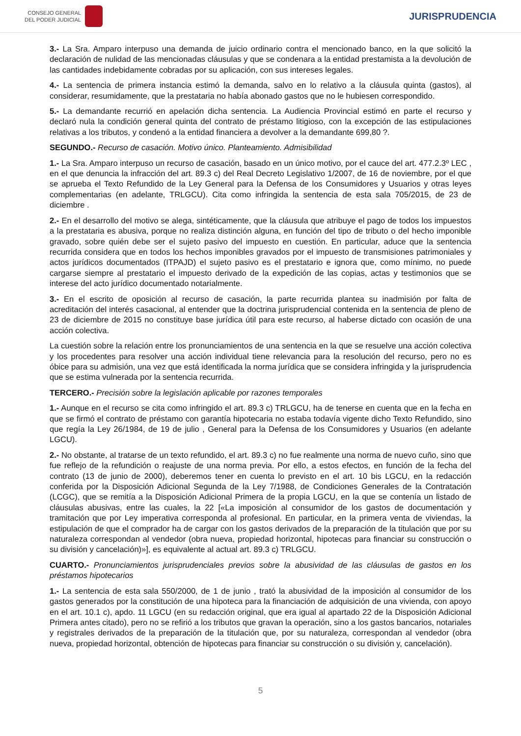CONSEJO GENERAL
DEL PODER JUDICIAL
JURISPRUDENCIA
3.- La Sra. Amparo interpuso una demanda de juicio ordinario contra el mencionado banco, en la que solicitó la declaración de nulidad de las mencionadas cláusulas y que se condenara a la entidad prestamista a la devolución de las cantidades indebidamente cobradas por su aplicación, con sus intereses legales.
4.- La sentencia de primera instancia estimó la demanda, salvo en lo relativo a la cláusula quinta (gastos), al considerar, resumidamente, que la prestataria no había abonado gastos que no le hubiesen correspondido.
5.- La demandante recurrió en apelación dicha sentencia. La Audiencia Provincial estimó en parte el recurso y declaró nula la condición general quinta del contrato de préstamo litigioso, con la excepción de las estipulaciones relativas a los tributos, y condenó a la entidad financiera a devolver a la demandante 699,80 ?.
SEGUNDO.- Recurso de casación. Motivo único. Planteamiento. Admisibilidad
1.- La Sra. Amparo interpuso un recurso de casación, basado en un único motivo, por el cauce del art. 477.2.3º LEC , en el que denuncia la infracción del art. 89.3 c) del Real Decreto Legislativo 1/2007, de 16 de noviembre, por el que se aprueba el Texto Refundido de la Ley General para la Defensa de los Consumidores y Usuarios y otras leyes complementarias (en adelante, TRLGCU). Cita como infringida la sentencia de esta sala 705/2015, de 23 de diciembre .
2.- En el desarrollo del motivo se alega, sintéticamente, que la cláusula que atribuye el pago de todos los impuestos a la prestataria es abusiva, porque no realiza distinción alguna, en función del tipo de tributo o del hecho imponible gravado, sobre quién debe ser el sujeto pasivo del impuesto en cuestión. En particular, aduce que la sentencia recurrida considera que en todos los hechos imponibles gravados por el impuesto de transmisiones patrimoniales y actos jurídicos documentados (ITPAJD) el sujeto pasivo es el prestatario e ignora que, como mínimo, no puede cargarse siempre al prestatario el impuesto derivado de la expedición de las copias, actas y testimonios que se interese del acto jurídico documentado notarialmente.
3.- En el escrito de oposición al recurso de casación, la parte recurrida plantea su inadmisión por falta de acreditación del interés casacional, al entender que la doctrina jurisprudencial contenida en la sentencia de pleno de 23 de diciembre de 2015 no constituye base jurídica útil para este recurso, al haberse dictado con ocasión de una acción colectiva.
La cuestión sobre la relación entre los pronunciamientos de una sentencia en la que se resuelve una acción colectiva y los procedentes para resolver una acción individual tiene relevancia para la resolución del recurso, pero no es óbice para su admisión, una vez que está identificada la norma jurídica que se considera infringida y la jurisprudencia que se estima vulnerada por la sentencia recurrida.
TERCERO.- Precisión sobre la legislación aplicable por razones temporales
1.- Aunque en el recurso se cita como infringido el art. 89.3 c) TRLGCU, ha de tenerse en cuenta que en la fecha en que se firmó el contrato de préstamo con garantía hipotecaria no estaba todavía vigente dicho Texto Refundido, sino que regía la Ley 26/1984, de 19 de julio , General para la Defensa de los Consumidores y Usuarios (en adelante LGCU).
2.- No obstante, al tratarse de un texto refundido, el art. 89.3 c) no fue realmente una norma de nuevo cuño, sino que fue reflejo de la refundición o reajuste de una norma previa. Por ello, a estos efectos, en función de la fecha del contrato (13 de junio de 2000), deberemos tener en cuenta lo previsto en el art. 10 bis LGCU, en la redacción conferida por la Disposición Adicional Segunda de la Ley 7/1988, de Condiciones Generales de la Contratación (LCGC), que se remitía a la Disposición Adicional Primera de la propia LGCU, en la que se contenía un listado de cláusulas abusivas, entre las cuales, la 22 [«La imposición al consumidor de los gastos de documentación y tramitación que por Ley imperativa corresponda al profesional. En particular, en la primera venta de viviendas, la estipulación de que el comprador ha de cargar con los gastos derivados de la preparación de la titulación que por su naturaleza correspondan al vendedor (obra nueva, propiedad horizontal, hipotecas para financiar su construcción o su división y cancelación)»], es equivalente al actual art. 89.3 c) TRLGCU.
CUARTO.- Pronunciamientos jurisprudenciales previos sobre la abusividad de las cláusulas de gastos en los préstamos hipotecarios
1.- La sentencia de esta sala 550/2000, de 1 de junio , trató la abusividad de la imposición al consumidor de los gastos generados por la constitución de una hipoteca para la financiación de adquisición de una vivienda, con apoyo en el art. 10.1 c), apdo. 11 LGCU (en su redacción original, que era igual al apartado 22 de la Disposición Adicional Primera antes citado), pero no se refirió a los tributos que gravan la operación, sino a los gastos bancarios, notariales y registrales derivados de la preparación de la titulación que, por su naturaleza, correspondan al vendedor (obra nueva, propiedad horizontal, obtención de hipotecas para financiar su construcción o su división y, cancelación).
5